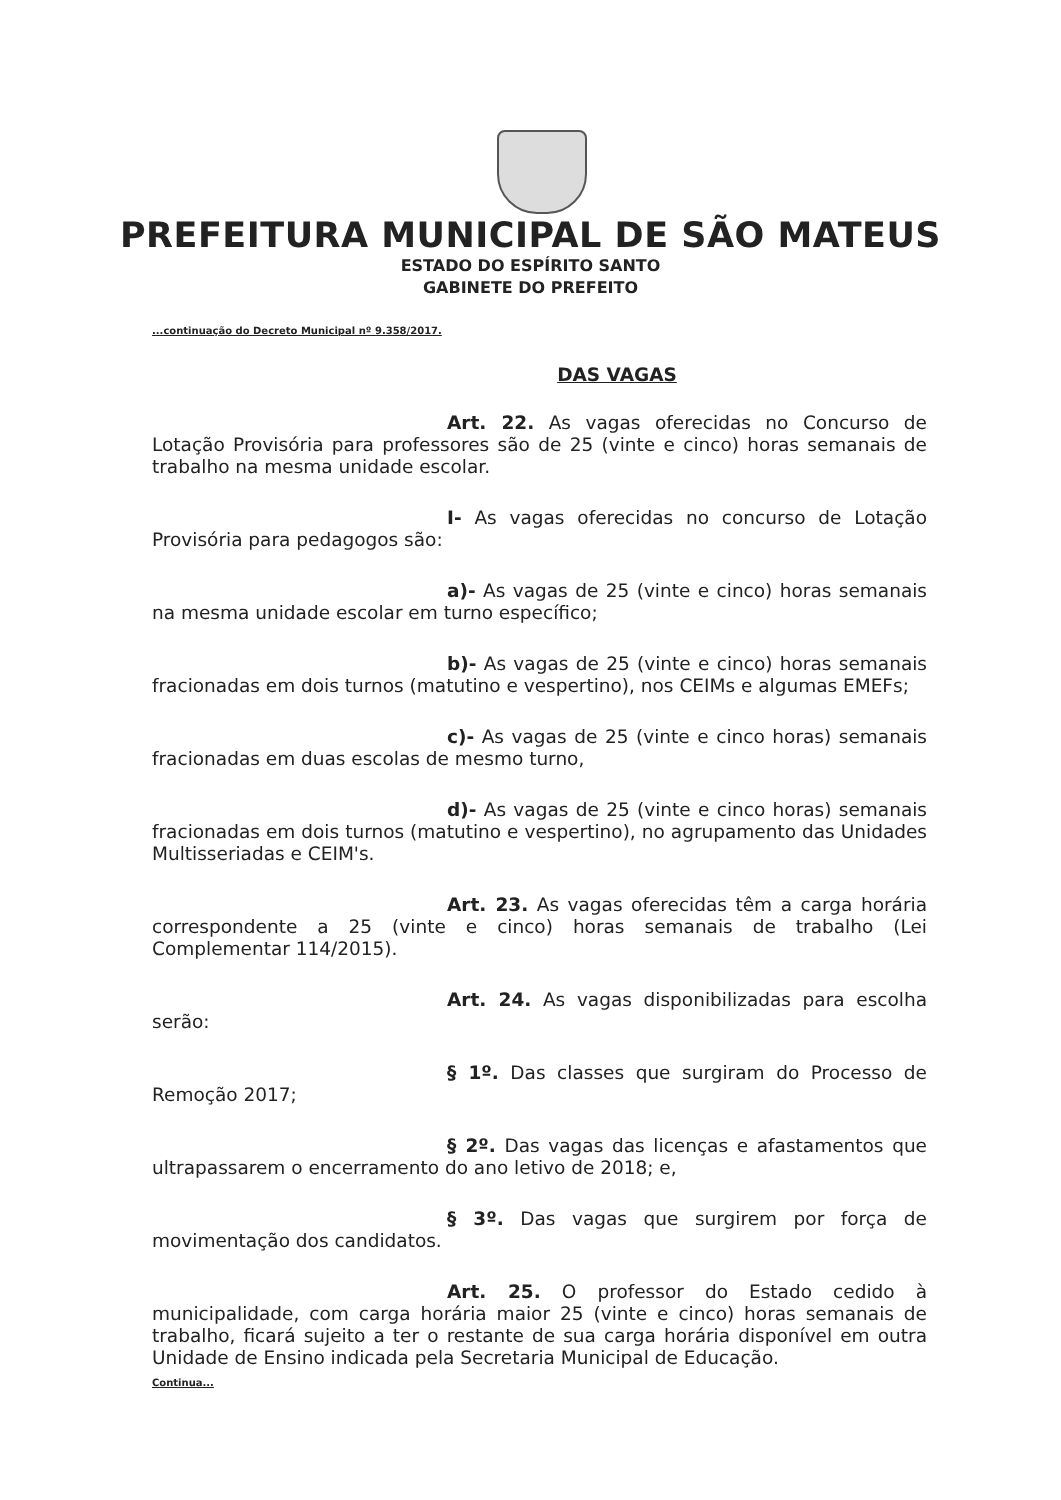PREFEITURA MUNICIPAL DE SÃO MATEUS
ESTADO DO ESPÍRITO SANTO
GABINETE DO PREFEITO
...continuação do Decreto Municipal nº 9.358/2017.
DAS VAGAS
Art. 22. As vagas oferecidas no Concurso de Lotação Provisória para professores são de 25 (vinte e cinco) horas semanais de trabalho na mesma unidade escolar.
I- As vagas oferecidas no concurso de Lotação Provisória para pedagogos são:
a)- As vagas de 25 (vinte e cinco) horas semanais na mesma unidade escolar em turno específico;
b)- As vagas de 25 (vinte e cinco) horas semanais fracionadas em dois turnos (matutino e vespertino), nos CEIMs e algumas EMEFs;
c)- As vagas de 25 (vinte e cinco horas) semanais fracionadas em duas escolas de mesmo turno,
d)- As vagas de 25 (vinte e cinco horas) semanais fracionadas em dois turnos (matutino e vespertino), no agrupamento das Unidades Multisseriadas e CEIM's.
Art. 23. As vagas oferecidas têm a carga horária correspondente a 25 (vinte e cinco) horas semanais de trabalho (Lei Complementar 114/2015).
Art. 24. As vagas disponibilizadas para escolha serão:
§ 1º. Das classes que surgiram do Processo de Remoção 2017;
§ 2º. Das vagas das licenças e afastamentos que ultrapassarem o encerramento do ano letivo de 2018; e,
§ 3º. Das vagas que surgirem por força de movimentação dos candidatos.
Art. 25. O professor do Estado cedido à municipalidade, com carga horária maior 25 (vinte e cinco) horas semanais de trabalho, ficará sujeito a ter o restante de sua carga horária disponível em outra Unidade de Ensino indicada pela Secretaria Municipal de Educação.
Continua...